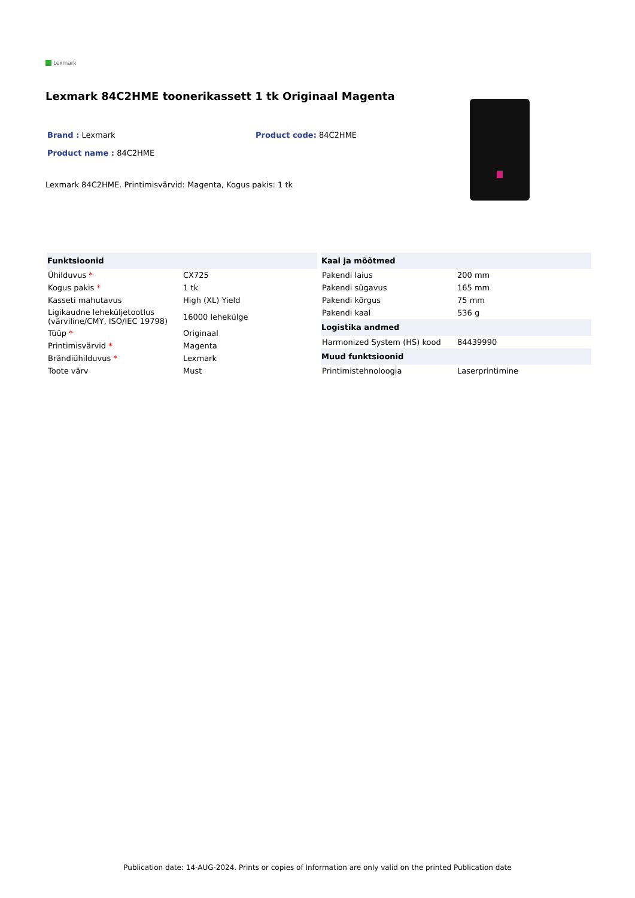Lexmark
Lexmark 84C2HME toonerikassett 1 tk Originaal Magenta
Brand : Lexmark
Product name : 84C2HME
Product code: 84C2HME
Lexmark 84C2HME. Printimisvärvid: Magenta, Kogus pakis: 1 tk
| Funktsioonid | |
| --- | --- |
| Ühilduvus * | CX725 |
| Kogus pakis * | 1 tk |
| Kasseti mahutavus | High (XL) Yield |
| Ligikaudne leheküljetootlus (värviline/CMY, ISO/IEC 19798) | 16000 lehekülge |
| Tüüp * | Originaal |
| Printimisvärvid * | Magenta |
| Brändiühilduvus * | Lexmark |
| Toote värv | Must |
| Kaal ja mõõtmed | |
| --- | --- |
| Pakendi laius | 200 mm |
| Pakendi sügavus | 165 mm |
| Pakendi kõrgus | 75 mm |
| Pakendi kaal | 536 g |
| Logistika andmed | |
| Harmonized System (HS) kood | 84439990 |
| Muud funktsioonid | |
| Printimistehnoloogia | Laserprintimine |
Publication date: 14-AUG-2024. Prints or copies of Information are only valid on the printed Publication date